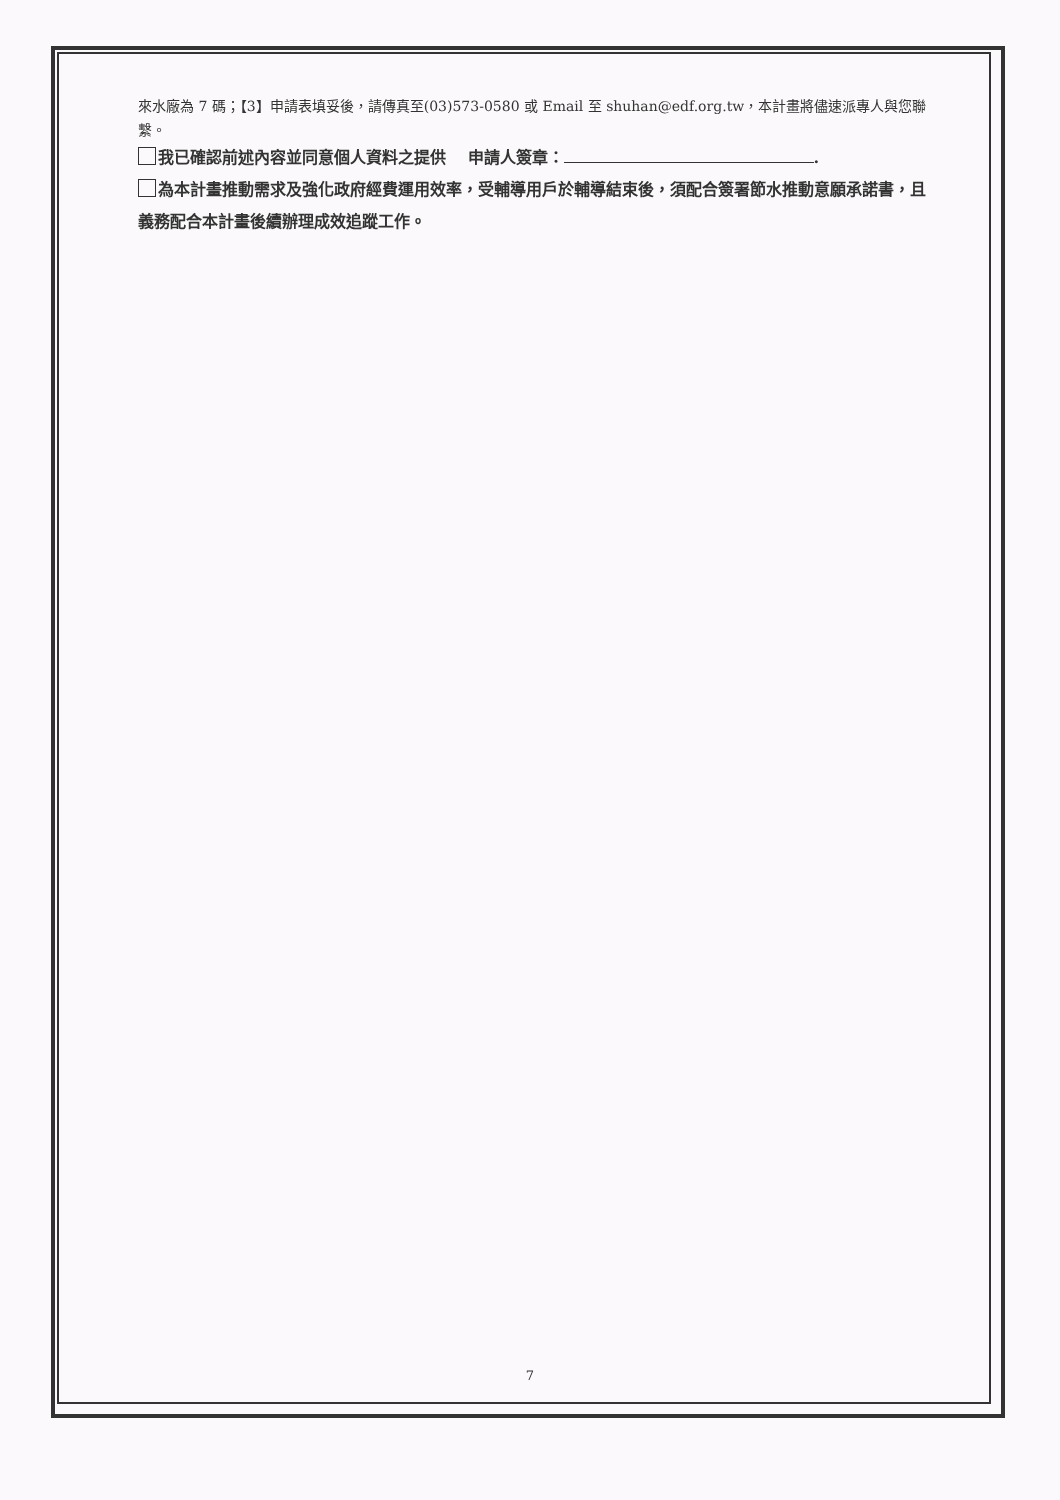來水廠為 7 碼；【3】申請表填妥後，請傳真至(03)573-0580 或 Email 至 shuhan@edf.org.tw，本計畫將儘速派專人與您聯繫。
我已確認前述內容並同意個人資料之提供　 申請人簽章： .
為本計畫推動需求及強化政府經費運用效率，受輔導用戶於輔導結束後，須配合簽署節水推動意願承諾書，且義務配合本計畫後續辦理成效追蹤工作。
7